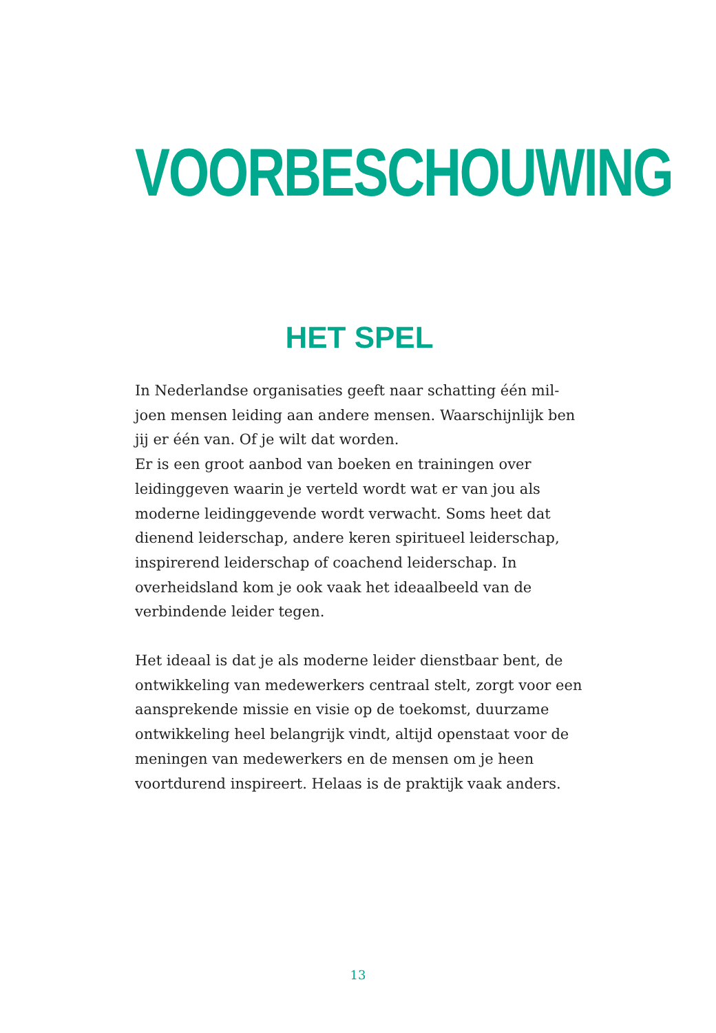VOORBESCHOUWING
HET SPEL
In Nederlandse organisaties geeft naar schatting één mil­joen mensen leiding aan andere mensen. Waarschijnlijk ben jij er één van. Of je wilt dat worden.
Er is een groot aanbod van boeken en trainingen over leiding­geven waarin je verteld wordt wat er van jou als moderne lei­dinggevende wordt verwacht. Soms heet dat dienend leider­schap, andere keren spiritueel leiderschap, inspirerend leiderschap of coachend leiderschap. In overheidsland kom je ook vaak het ideaalbeeld van de verbindende leider tegen.
Het ideaal is dat je als moderne leider dienstbaar bent, de ontwikkeling van medewerkers centraal stelt, zorgt voor een aansprekende missie en visie op de toekomst, duurzame ontwikkeling heel belangrijk vindt, altijd openstaat voor de meningen van medewerkers en de mensen om je heen voortdurend inspireert. Helaas is de praktijk vaak anders.
13